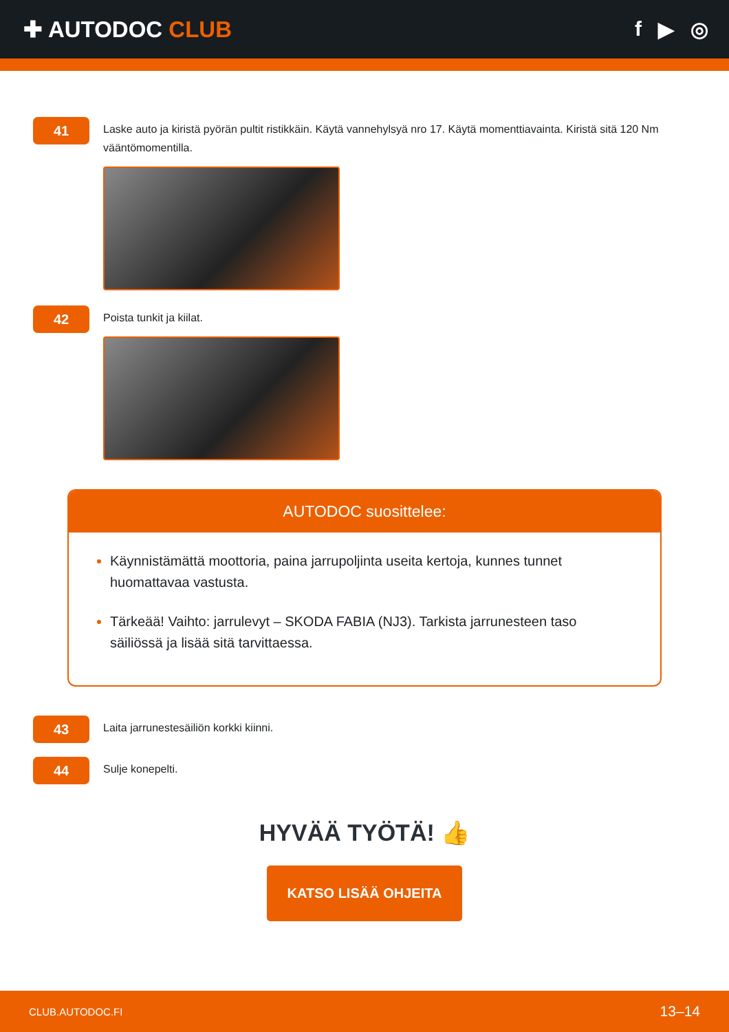✚ AUTODOC CLUB f ▶ ◎
41
Laske auto ja kiristä pyörän pultit ristikkäin. Käytä vannehylsyä nro 17. Käytä momenttiavainta. Kiristä sitä 120 Nm vääntömomentilla.
42
Poista tunkit ja kiilat.
AUTODOC suosittelee:
Käynnistämättä moottoria, paina jarrupoljinta useita kertoja, kunnes tunnet huomattavaa vastusta.
Tärkeää! Vaihto: jarrulevyt – SKODA FABIA (NJ3). Tarkista jarrunesteen taso säiliössä ja lisää sitä tarvittaessa.
43
Laita jarrunestesäiliön korkki kiinni.
44
Sulje konepelti.
HYVÄÄ TYÖTÄ! 👍
KATSO LISÄÄ OHJEITA
CLUB.AUTODOC.FI 13–14